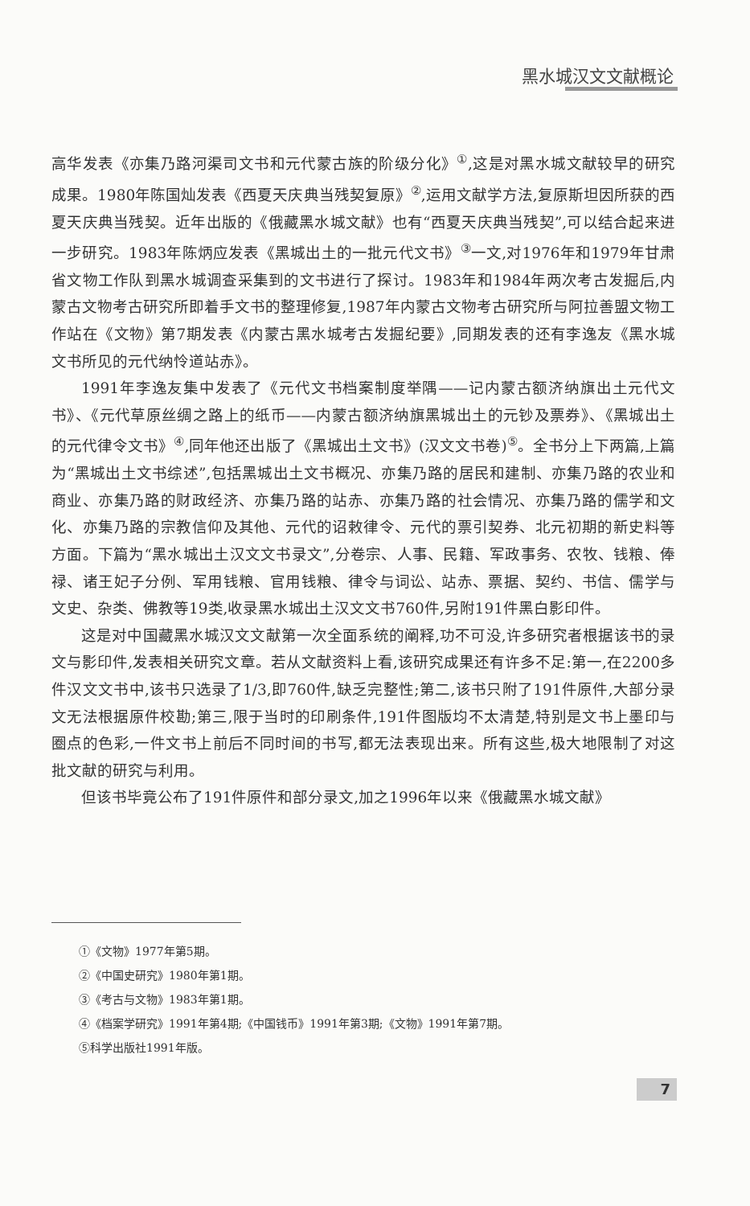黑水城汉文文献概论
高华发表《亦集乃路河渠司文书和元代蒙古族的阶级分化》<sup>①</sup>,这是对黑水城文献较早的研究成果。1980年陈国灿发表《西夏天庆典当残契复原》<sup>②</sup>,运用文献学方法,复原斯坦因所获的西夏天庆典当残契。近年出版的《俄藏黑水城文献》也有“西夏天庆典当残契”,可以结合起来进一步研究。1983年陈炳应发表《黑城出土的一批元代文书》<sup>③</sup>一文,对1976年和1979年甘肃省文物工作队到黑水城调查采集到的文书进行了探讨。1983年和1984年两次考古发掘后,内蒙古文物考古研究所即着手文书的整理修复,1987年内蒙古文物考古研究所与阿拉善盟文物工作站在《文物》第7期发表《内蒙古黑水城考古发掘纪要》,同期发表的还有李逸友《黑水城文书所见的元代纳怜道站赤》。
1991年李逸友集中发表了《元代文书档案制度举隅——记内蒙古额济纳旗出土元代文书》、《元代草原丝绸之路上的纸币——内蒙古额济纳旗黑城出土的元钞及票券》、《黑城出土的元代律令文书》<sup>④</sup>,同年他还出版了《黑城出土文书》(汉文文书卷)<sup>⑤</sup>。全书分上下两篇,上篇为“黑城出土文书综述”,包括黑城出土文书概况、亦集乃路的居民和建制、亦集乃路的农业和商业、亦集乃路的财政经济、亦集乃路的站赤、亦集乃路的社会情况、亦集乃路的儒学和文化、亦集乃路的宗教信仰及其他、元代的诏敕律令、元代的票引契券、北元初期的新史料等方面。下篇为“黑水城出土汉文文书录文”,分卷宗、人事、民籍、军政事务、农牧、钱粮、俸禄、诸王妃子分例、军用钱粮、官用钱粮、律令与词讼、站赤、票据、契约、书信、儒学与文史、杂类、佛教等19类,收录黑水城出土汉文文书760件,另附191件黑白影印件。
这是对中国藏黑水城汉文文献第一次全面系统的阐释,功不可没,许多研究者根据该书的录文与影印件,发表相关研究文章。若从文献资料上看,该研究成果还有许多不足:第一,在2200多件汉文文书中,该书只选录了1/3,即760件,缺乏完整性;第二,该书只附了191件原件,大部分录文无法根据原件校勘;第三,限于当时的印刷条件,191件图版均不太清楚,特别是文书上墨印与圈点的色彩,一件文书上前后不同时间的书写,都无法表现出来。所有这些,极大地限制了对这批文献的研究与利用。
但该书毕竟公布了191件原件和部分录文,加之1996年以来《俄藏黑水城文献》
①《文物》1977年第5期。
②《中国史研究》1980年第1期。
③《考古与文物》1983年第1期。
④《档案学研究》1991年第4期;《中国钱币》1991年第3期;《文物》1991年第7期。
⑤科学出版社1991年版。
7